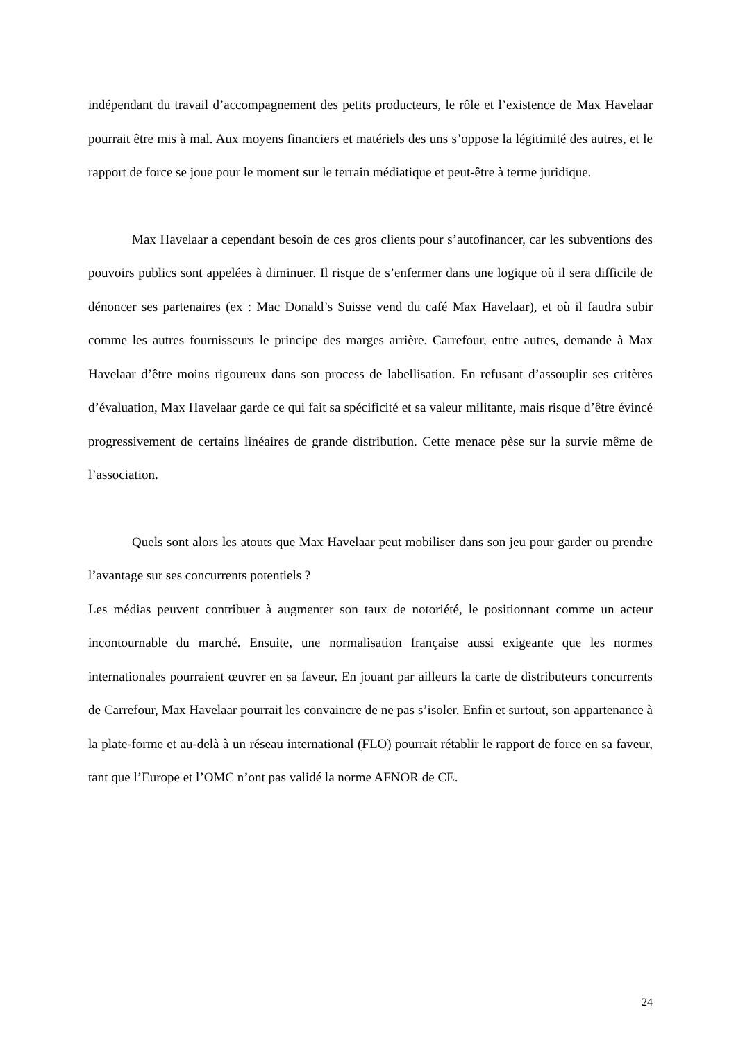indépendant du travail d’accompagnement des petits producteurs, le rôle et l’existence de Max Havelaar pourrait être mis à mal. Aux moyens financiers et matériels des uns s’oppose la légitimité des autres, et le rapport de force se joue pour le moment sur le terrain médiatique et peut-être à terme juridique.
Max Havelaar a cependant besoin de ces gros clients pour s’autofinancer, car les subventions des pouvoirs publics sont appelées à diminuer. Il risque de s’enfermer dans une logique où il sera difficile de dénoncer ses partenaires (ex : Mac Donald’s Suisse vend du café Max Havelaar), et où il faudra subir comme les autres fournisseurs le principe des marges arrière. Carrefour, entre autres, demande à Max Havelaar d’être moins rigoureux dans son process de labellisation. En refusant d’assouplir ses critères d’évaluation, Max Havelaar garde ce qui fait sa spécificité et sa valeur militante, mais risque d’être évincé progressivement de certains linéaires de grande distribution. Cette menace pèse sur la survie même de l’association.
Quels sont alors les atouts que Max Havelaar peut mobiliser dans son jeu pour garder ou prendre l’avantage sur ses concurrents potentiels ?
Les médias peuvent contribuer à augmenter son taux de notoriété, le positionnant comme un acteur incontournable du marché. Ensuite, une normalisation française aussi exigeante que les normes internationales pourraient œuvrer en sa faveur. En jouant par ailleurs la carte de distributeurs concurrents de Carrefour, Max Havelaar pourrait les convaincre de ne pas s’isoler. Enfin et surtout, son appartenance à la plate-forme et au-delà à un réseau international (FLO) pourrait rétablir le rapport de force en sa faveur, tant que l’Europe et l’OMC n’ont pas validé la norme AFNOR de CE.
24